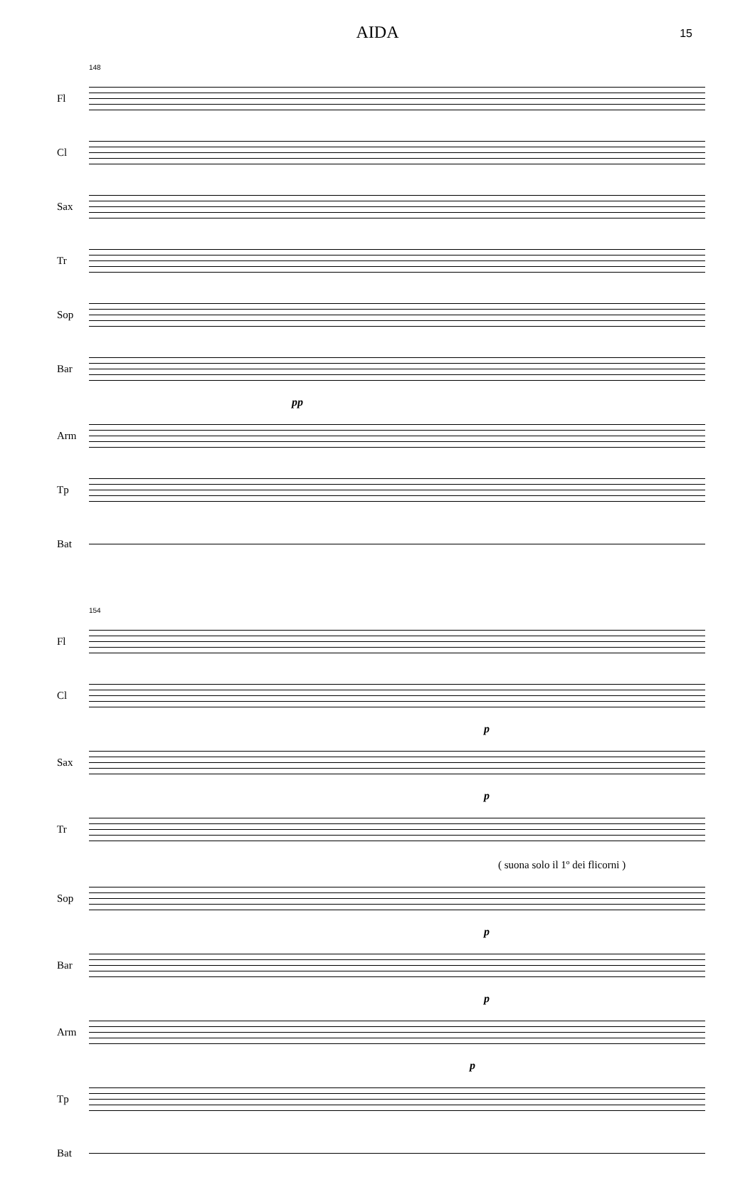AIDA 15
148
Fl
Cl
Sax
Tr
Sop
Bar
pp
Arm
Tp
Bat
154
Fl
Cl
p
Sax
p
Tr
( suona solo il 1º dei flicorni )
Sop
p
Bar
p
Arm
p
Tp
Bat